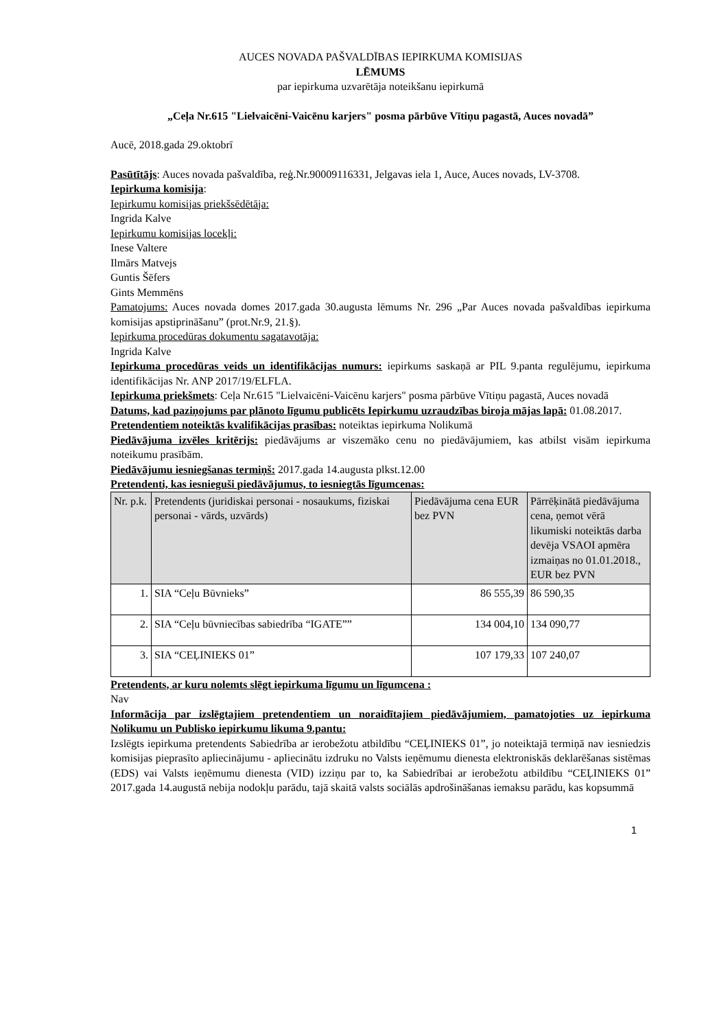AUCES NOVADA PAŠVALDĪBAS IEPIRKUMA KOMISIJAS
LĒMUMS
par iepirkuma uzvarētāja noteikšanu iepirkumā
„Ceļa Nr.615 "Lielvaicēni-Vaicēnu karjers" posma pārbūve Vītiņu pagastā, Auces novadā”
Aucē, 2018.gada 29.oktobrī
Pasūtītājs: Auces novada pašvaldība, reģ.Nr.90009116331, Jelgavas iela 1, Auce, Auces novads, LV-3708.
Iepirkuma komisija:
Iepirkumu komisijas priekšsēdētāja:
Ingrida Kalve
Iepirkumu komisijas locekļi:
Inese Valtere
Ilmārs Matvejs
Guntis Šēfers
Gints Memmēns
Pamatojums: Auces novada domes 2017.gada 30.augusta lēmums Nr. 296 „Par Auces novada pašvaldības iepirkuma komisijas apstiprināšanu” (prot.Nr.9, 21.§).
Iepirkuma procedūras dokumentu sagatavotāja:
Ingrida Kalve
Iepirkuma procedūras veids un identifikācijas numurs: iepirkums saskaņā ar PIL 9.panta regulējumu, iepirkuma identifikācijas Nr. ANP 2017/19/ELFLA.
Iepirkuma priekšmets: Ceļa Nr.615 "Lielvaicēni-Vaicēnu karjers" posma pārbūve Vītiņu pagastā, Auces novadā
Datums, kad paziņojums par plānoto līgumu publicēts Iepirkumu uzraudzības biroja mājas lapā: 01.08.2017.
Pretendentiem noteiktās kvalifikācijas prasības: noteiktas iepirkuma Nolikumā
Piedāvājuma izvēles kritērijs: piedāvājums ar viszemāko cenu no piedāvājumiem, kas atbilst visām iepirkuma noteikumu prasībām.
Piedāvājumu iesniegšanas termiņš: 2017.gada 14.augusta plkst.12.00
Pretendenti, kas iesnieguši piedāvājumus, to iesniegtās līgumcenas:
| Nr. p.k. | Pretendents (juridiskai personai - nosaukums, fiziskai personai - vārds, uzvārds) | Piedāvājuma cena EUR bez PVN | Pārrēķinātā piedāvājuma cena, ņemot vērā likumiski noteiktās darba devēja VSAOI apmēra izmaiņas no 01.01.2018., EUR bez PVN |
| --- | --- | --- | --- |
| 1. | SIA “Ceļu Būvnieks” | 86 555,39 | 86 590,35 |
| 2. | SIA “Ceļu būvniecības sabiedrība “IGATE”” | 134 004,10 | 134 090,77 |
| 3. | SIA “CEĻINIEKS 01” | 107 179,33 | 107 240,07 |
Pretendents, ar kuru nolemts slēgt iepirkuma līgumu un līgumcena :
Nav
Informācija par izslēgtajiem pretendentiem un noraidītajiem piedāvājumiem, pamatojoties uz iepirkuma Nolikumu un Publisko iepirkumu likuma 9.pantu:
Izslēgts iepirkuma pretendents Sabiedrība ar ierobežotu atbildību “CEĻINIEKS 01”, jo noteiktajā termiņā nav iesniedzis komisijas pieprasīto apliecinājumu - apliecinātu izdruku no Valsts ieņēmumu dienesta elektroniskās deklarēšanas sistēmas (EDS) vai Valsts ieņēmumu dienesta (VID) izziņu par to, ka Sabiedrībai ar ierobežotu atbildību “CEĻINIEKS 01” 2017.gada 14.augustā nebija nodokļu parādu, tajā skaitā valsts sociālās apdrošināšanas iemaksu parādu, kas kopsummā
1